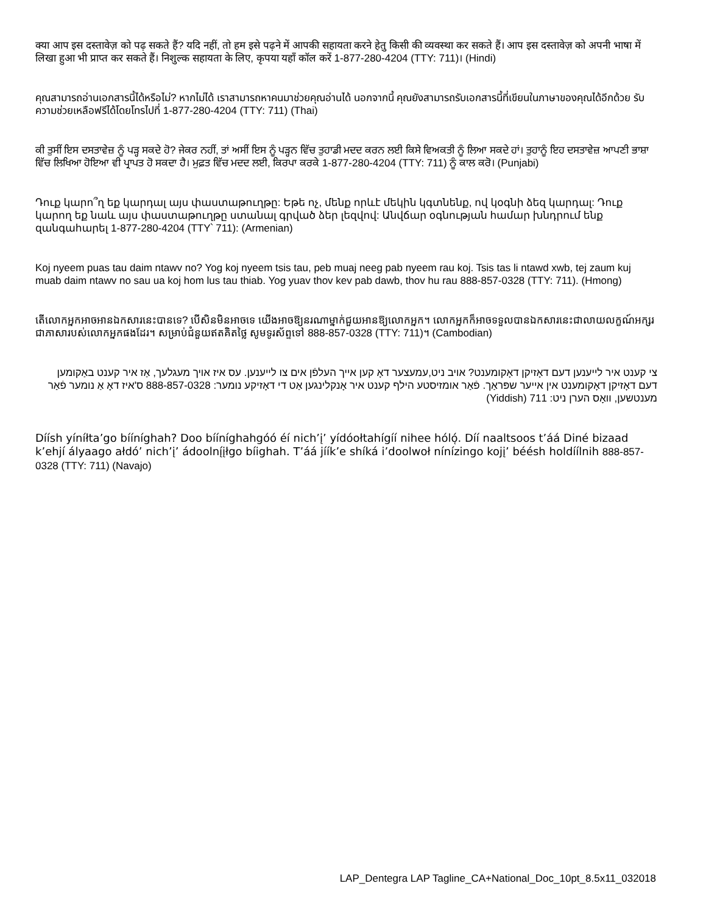क्या आप इस दस्तावेज़ को पढ़ सकते हैं? यदि नहीं, तो हम इसे पढ़ने में आपकी सहायता करने हेतु किसी की व्यवस्था कर सकते हैं। आप इस दस्तावेज़ को अपनी भाषा में लिखा हुआ भी प्राप्त कर सकते हैं। निशुल्क सहायता के लिए, कृपया यहाँ कॉल करें 1-877-280-4204 (TTY: 711)। (Hindi)
คุณสามารถอ่านเอกสารนี้ได้หรือไม่? หากไม่ได้ เราสามารถหาคนมาช่วยคุณอ่านได้ นอกจากนี้ คุณยังสามารถรับเอกสารนี้ที่เขียนในภาษาของคุณได้อีกด้วย รับความช่วยเหลือฟรีได้โดยโทรไปที่ 1-877-280-4204 (TTY: 711) (Thai)
ਕੀ ਤੁਸੀਂ ਇਸ ਦਸਤਾਵੇਜ਼ ਨੂੰ ਪੜ੍ਹ ਸਕਦੇ ਹੋ? ਜੇਕਰ ਨਹੀਂ, ਤਾਂ ਅਸੀਂ ਇਸ ਨੂੰ ਪੜ੍ਹਨ ਵਿੱਚ ਤੁਹਾਡੀ ਮਦਦ ਕਰਨ ਲਈ ਕਿਸੇ ਵਿਅਕਤੀ ਨੂੰ ਲਿਆ ਸਕਦੇ ਹਾਂ। ਤੁਹਾਨੂੰ ਇਹ ਦਸਤਾਵੇਜ਼ ਆਪਣੀ ਭਾਸ਼ਾ ਵਿੱਚ ਲਿਖਿਆ ਹੋਇਆ ਵੀ ਪ੍ਰਾਪਤ ਹੋ ਸਕਦਾ ਹੈ। ਮੁਫ਼ਤ ਵਿੱਚ ਮਦਦ ਲਈ, ਕਿਰਪਾ ਕਰਕੇ 1-877-280-4204 (TTY: 711) ਨੂੰ ਕਾਲ ਕਰੋ। (Punjabi)
Դուք կարո՞ղ եք կարդալ այս փաստաթուղթը: Եթե ոչ, մենք որևէ մեկին կգտնենք, ով կօգնի ձեզ կարդալ: Դուք կարող եք նաև այս փաստաթուղթը ստանալ գրված ձեր լեզվով: Անվճար օգնության համար խնդրում ենք զանգահարել 1-877-280-4204 (TTY՝ 711): (Armenian)
Koj nyeem puas tau daim ntawv no? Yog koj nyeem tsis tau, peb muaj neeg pab nyeem rau koj. Tsis tas li ntawd xwb, tej zaum kuj muab daim ntawv no sau ua koj hom lus tau thiab. Yog yuav thov kev pab dawb, thov hu rau 888-857-0328 (TTY: 711). (Hmong)
តើលោកអ្នកអាចអានឯកសារនេះបានទេ? បើសិនមិនអាចទេ យើងអាចឱ្យនរណាម្នាក់ជួយអានឱ្យលោកអ្នក។ លោកអ្នកក៏អាចទទួលបានឯកសារនេះជាលាយលក្ខណ៍អក្សរជាភាសារបស់លោកអ្នកផងដែរ។ សម្រាប់ជំនួយឥតគិតថ្លៃ សូមទូរស័ព្ទទៅ 888-857-0328 (TTY: 711)។ (Cambodian)
צי קענט איר לייענען דעם דאָזיקן דאָקומענט? אויב ניט,עמעצער דאָ קען אייך העלפֿן אים צו לייענען. עס איז אויך מעגלעך, אַז איר קענט באַקומען דעם דאָזיקן דאָקומענט אין אייער שפּראַך. פֿאַר אומזיסטע הילף קענט איר אָנקלינגען אַט די דאָזיקע נומער: 888-857-0328 ס'איז דאָ אַ נומער פֿאַר מענטשען, וואָס הערן ניט: 711 (Yiddish)
Díísh yíníłta’go bííníghah? Doo bííníghahgóó éí nich’į’ yídóołtahígíí nihee hóló̜. Díí naaltsoos t’áá Diné bizaad k’ehjí ályaago ałdó’ nich’į’ ádoolnį́įłgo bíighah. T’áá jíík’e shíká i’doolwoł nínízingo kojį’ béésh holdíílnih 888-857-0328 (TTY: 711) (Navajo)
LAP_Dentegra LAP Tagline_CA+National_Doc_10pt_8.5x11_032018